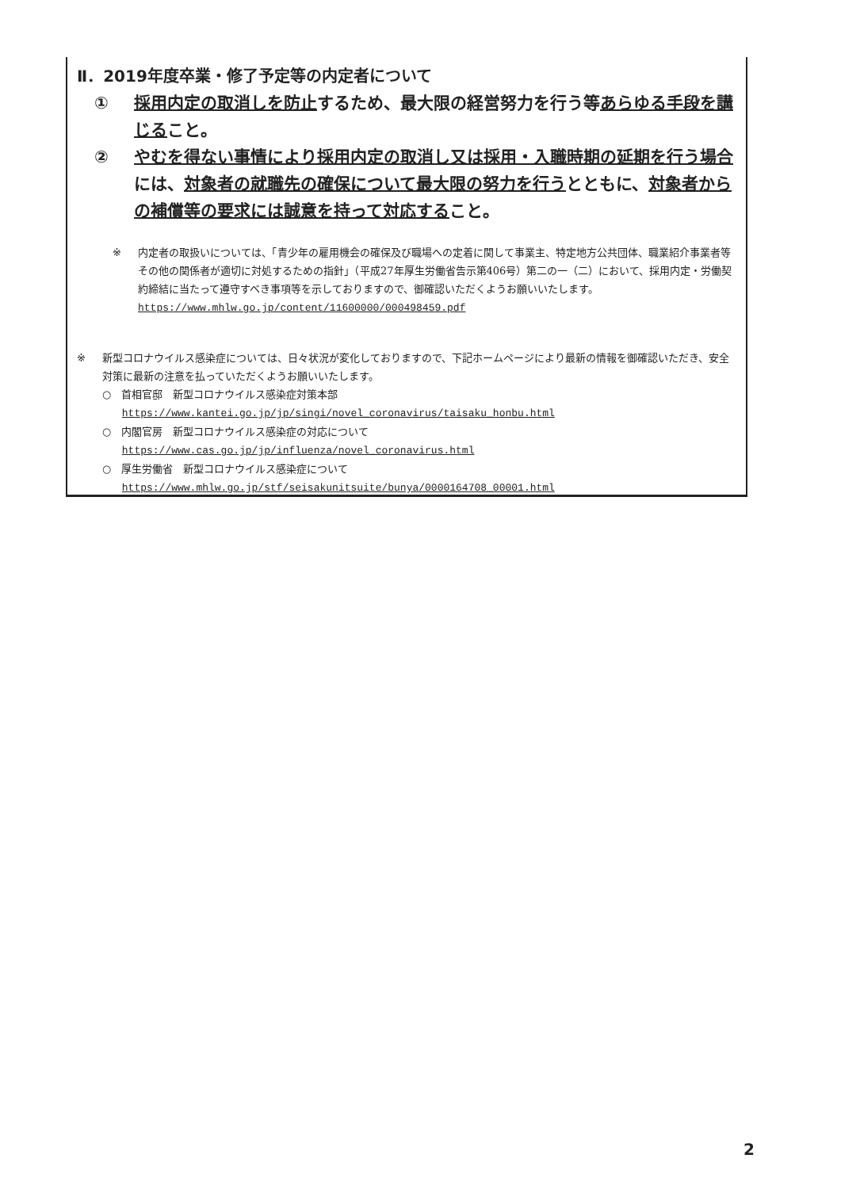Ⅱ．2019年度卒業・修了予定等の内定者について
① 採用内定の取消しを防止するため、最大限の経営努力を行う等あらゆる手段を講じること。
② やむを得ない事情により採用内定の取消し又は採用・入職時期の延期を行う場合には、対象者の就職先の確保について最大限の努力を行うとともに、対象者からの補償等の要求には誠意を持って対応すること。
※ 内定者の取扱いについては、「青少年の雇用機会の確保及び職場への定着に関して事業主、特定地方公共団体、職業紹介事業者等その他の関係者が適切に対処するための指針」（平成27年厚生労働省告示第406号）第二の一（二）において、採用内定・労働契約締結に当たって遵守すべき事項等を示しておりますので、御確認いただくようお願いいたします。
https://www.mhlw.go.jp/content/11600000/000498459.pdf
※ 新型コロナウイルス感染症については、日々状況が変化しておりますので、下記ホームページにより最新の情報を御確認いただき、安全対策に最新の注意を払っていただくようお願いいたします。
○　首相官邸　新型コロナウイルス感染症対策本部
https://www.kantei.go.jp/jp/singi/novel_coronavirus/taisaku_honbu.html
○　内閣官房　新型コロナウイルス感染症の対応について
https://www.cas.go.jp/jp/influenza/novel_coronavirus.html
○　厚生労働省　新型コロナウイルス感染症について
https://www.mhlw.go.jp/stf/seisakunitsuite/bunya/0000164708_00001.html
2